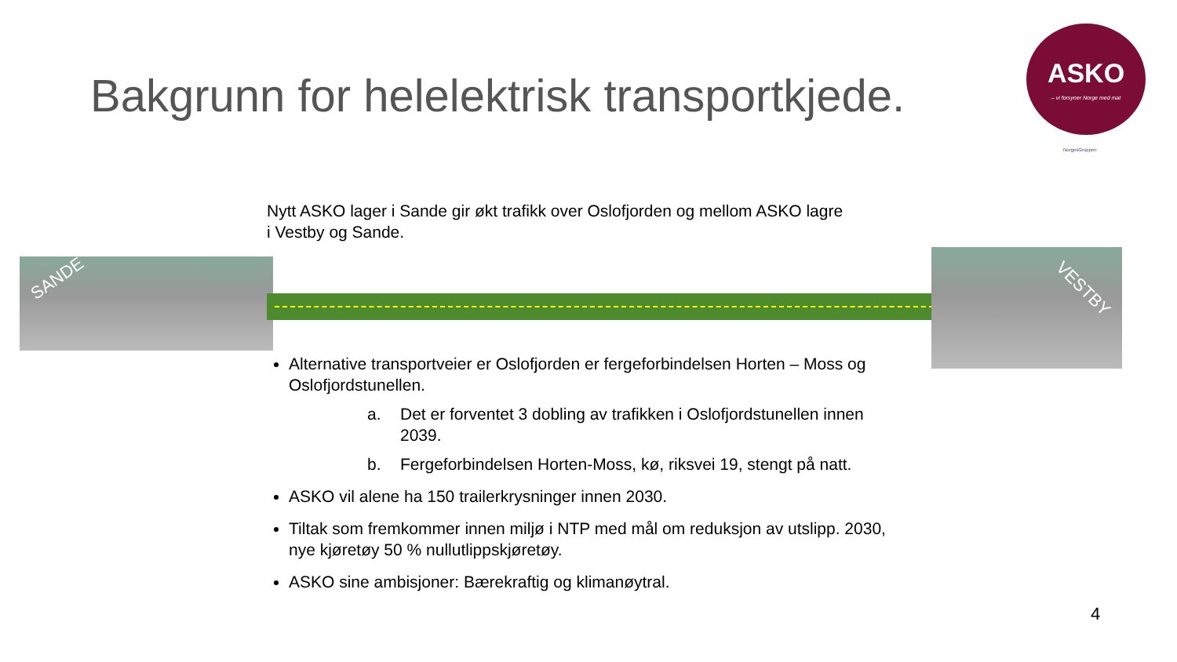Bakgrunn for helelektrisk transportkjede.
ASKO
– vi forsyner Norge med mat
NorgesGruppen
Nytt ASKO lager i Sande gir økt trafikk over Oslofjorden og mellom ASKO lagre i Vestby og Sande.
SANDE
VESTBY
Alternative transportveier er Oslofjorden er fergeforbindelsen Horten – Moss og Oslofjordstunellen.
a. Det er forventet 3 dobling av trafikken i Oslofjordstunellen innen 2039.
b. Fergeforbindelsen Horten-Moss, kø, riksvei 19, stengt på natt.
ASKO vil alene ha 150 trailerkrysninger innen 2030.
Tiltak som fremkommer innen miljø i NTP med mål om reduksjon av utslipp. 2030, nye kjøretøy 50 % nullutlippskjøretøy.
ASKO sine ambisjoner: Bærekraftig og klimanøytral.
4